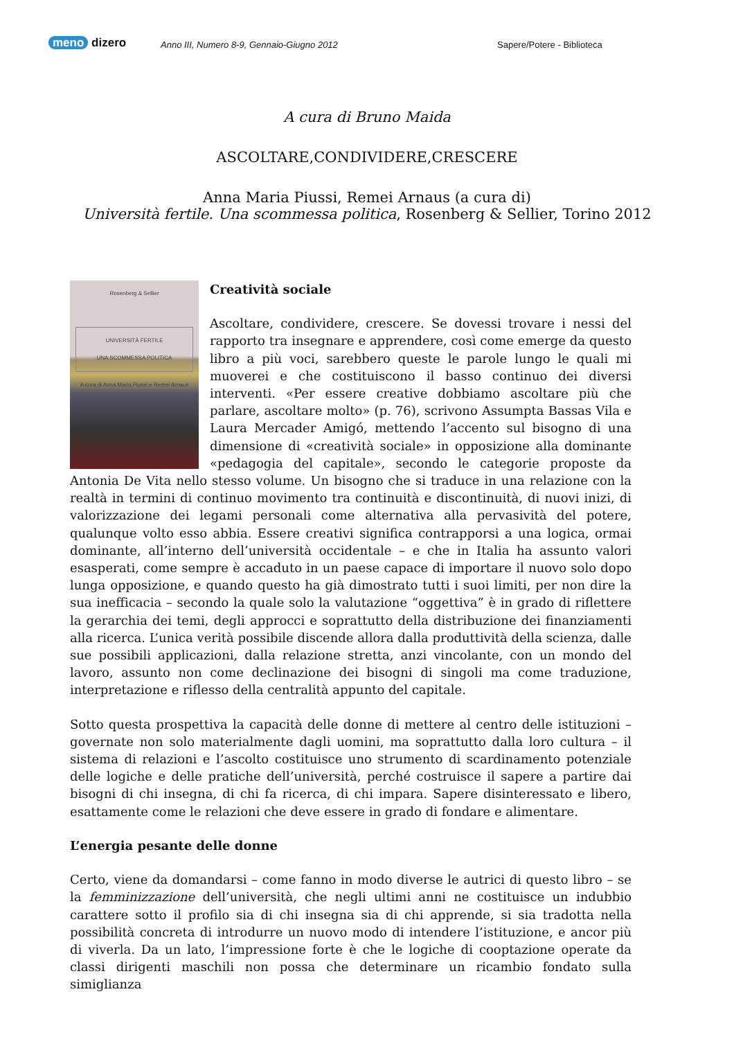meno dizero
Anno III, Numero 8-9, Gennaio-Giugno 2012
Sapere/Potere - Biblioteca
A cura di Bruno Maida
ASCOLTARE,CONDIVIDERE,CRESCERE
Anna Maria Piussi, Remei Arnaus (a cura di)
Università fertile. Una scommessa politica, Rosenberg & Sellier, Torino 2012
Rosenberg & Sellier
UNIVERSITÀ FERTILE
UNA SCOMMESSA POLITICA
A cura di Anna Maria Piussi e Remei Arnaus
Creatività sociale
Ascoltare, condividere, crescere. Se dovessi trovare i nessi del rapporto tra insegnare e apprendere, così come emerge da questo libro a più voci, sarebbero queste le parole lungo le quali mi muoverei e che costituiscono il basso continuo dei diversi interventi. «Per essere creative dobbiamo ascoltare più che parlare, ascoltare molto» (p. 76), scrivono Assumpta Bassas Vila e Laura Mercader Amigó, mettendo l’accento sul bisogno di una dimensione di «creatività sociale» in opposizione alla dominante «pedagogia del capitale», secondo le categorie proposte da Antonia De Vita nello stesso volume. Un bisogno che si traduce in una relazione con la realtà in termini di continuo movimento tra continuità e discontinuità, di nuovi inizi, di valorizzazione dei legami personali come alternativa alla pervasività del potere, qualunque volto esso abbia. Essere creativi significa contrapporsi a una logica, ormai dominante, all’interno dell’università occidentale – e che in Italia ha assunto valori esasperati, come sempre è accaduto in un paese capace di importare il nuovo solo dopo lunga opposizione, e quando questo ha già dimostrato tutti i suoi limiti, per non dire la sua inefficacia – secondo la quale solo la valutazione “oggettiva” è in grado di riflettere la gerarchia dei temi, degli approcci e soprattutto della distribuzione dei finanziamenti alla ricerca. L’unica verità possibile discende allora dalla produttività della scienza, dalle sue possibili applicazioni, dalla relazione stretta, anzi vincolante, con un mondo del lavoro, assunto non come declinazione dei bisogni di singoli ma come traduzione, interpretazione e riflesso della centralità appunto del capitale.
Sotto questa prospettiva la capacità delle donne di mettere al centro delle istituzioni – governate non solo materialmente dagli uomini, ma soprattutto dalla loro cultura – il sistema di relazioni e l’ascolto costituisce uno strumento di scardinamento potenziale delle logiche e delle pratiche dell’università, perché costruisce il sapere a partire dai bisogni di chi insegna, di chi fa ricerca, di chi impara. Sapere disinteressato e libero, esattamente come le relazioni che deve essere in grado di fondare e alimentare.
L’energia pesante delle donne
Certo, viene da domandarsi – come fanno in modo diverse le autrici di questo libro – se la femminizzazione dell’università, che negli ultimi anni ne costituisce un indubbio carattere sotto il profilo sia di chi insegna sia di chi apprende, si sia tradotta nella possibilità concreta di introdurre un nuovo modo di intendere l’istituzione, e ancor più di viverla. Da un lato, l’impressione forte è che le logiche di cooptazione operate da classi dirigenti maschili non possa che determinare un ricambio fondato sulla simiglianza